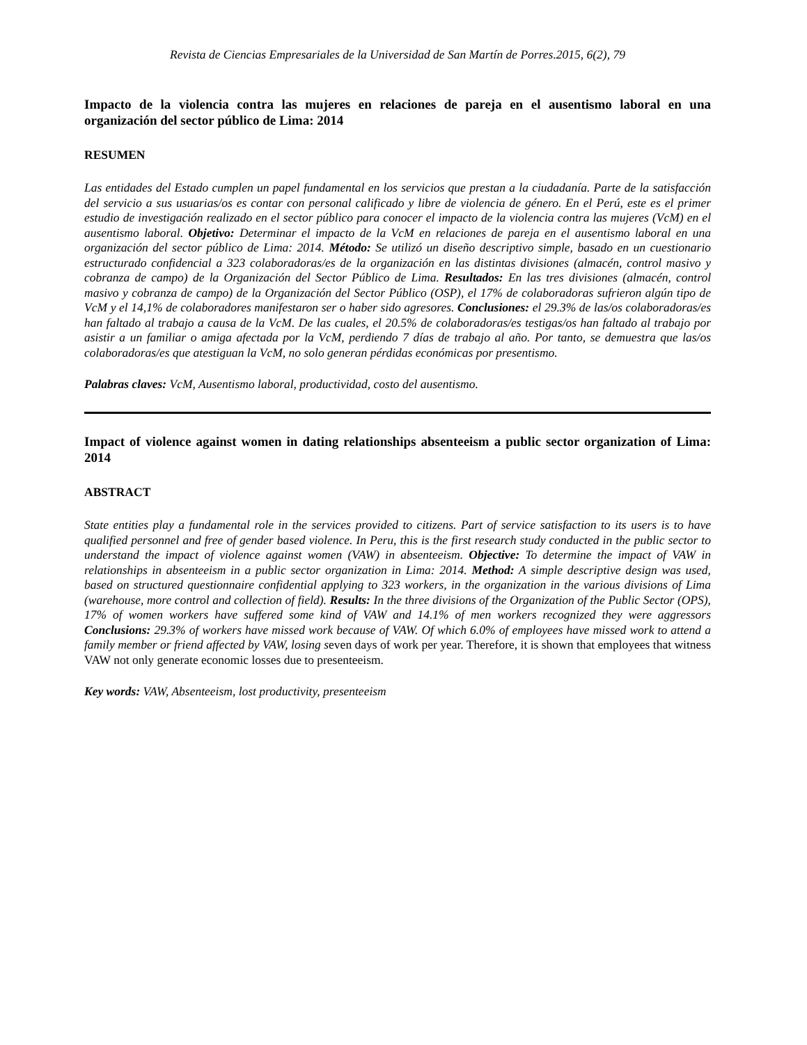Revista de Ciencias Empresariales de la Universidad de San Martín de Porres.2015, 6(2), 79
Impacto de la violencia contra las mujeres en relaciones de pareja en el ausentismo laboral en una organización del sector público de Lima: 2014
RESUMEN
Las entidades del Estado cumplen un papel fundamental en los servicios que prestan a la ciudadanía. Parte de la satisfacción del servicio a sus usuarias/os es contar con personal calificado y libre de violencia de género. En el Perú, este es el primer estudio de investigación realizado en el sector público para conocer el impacto de la violencia contra las mujeres (VcM) en el ausentismo laboral. Objetivo: Determinar el impacto de la VcM en relaciones de pareja en el ausentismo laboral en una organización del sector público de Lima: 2014. Método: Se utilizó un diseño descriptivo simple, basado en un cuestionario estructurado confidencial a 323 colaboradoras/es de la organización en las distintas divisiones (almacén, control masivo y cobranza de campo) de la Organización del Sector Público de Lima. Resultados: En las tres divisiones (almacén, control masivo y cobranza de campo) de la Organización del Sector Público (OSP), el 17% de colaboradoras sufrieron algún tipo de VcM y el 14,1% de colaboradores manifestaron ser o haber sido agresores. Conclusiones: el 29.3% de las/os colaboradoras/es han faltado al trabajo a causa de la VcM. De las cuales, el 20.5% de colaboradoras/es testigas/os han faltado al trabajo por asistir a un familiar o amiga afectada por la VcM, perdiendo 7 días de trabajo al año. Por tanto, se demuestra que las/os colaboradoras/es que atestiguan la VcM, no solo generan pérdidas económicas por presentismo.
Palabras claves: VcM, Ausentismo laboral, productividad, costo del ausentismo.
Impact of violence against women in dating relationships absenteeism a public sector organization of Lima: 2014
ABSTRACT
State entities play a fundamental role in the services provided to citizens. Part of service satisfaction to its users is to have qualified personnel and free of gender based violence. In Peru, this is the first research study conducted in the public sector to understand the impact of violence against women (VAW) in absenteeism. Objective: To determine the impact of VAW in relationships in absenteeism in a public sector organization in Lima: 2014. Method: A simple descriptive design was used, based on structured questionnaire confidential applying to 323 workers, in the organization in the various divisions of Lima (warehouse, more control and collection of field). Results: In the three divisions of the Organization of the Public Sector (OPS), 17% of women workers have suffered some kind of VAW and 14.1% of men workers recognized they were aggressors Conclusions: 29.3% of workers have missed work because of VAW. Of which 6.0% of employees have missed work to attend a family member or friend affected by VAW, losing seven days of work per year. Therefore, it is shown that employees that witness VAW not only generate economic losses due to presenteeism.
Key words: VAW, Absenteeism, lost productivity, presenteeism